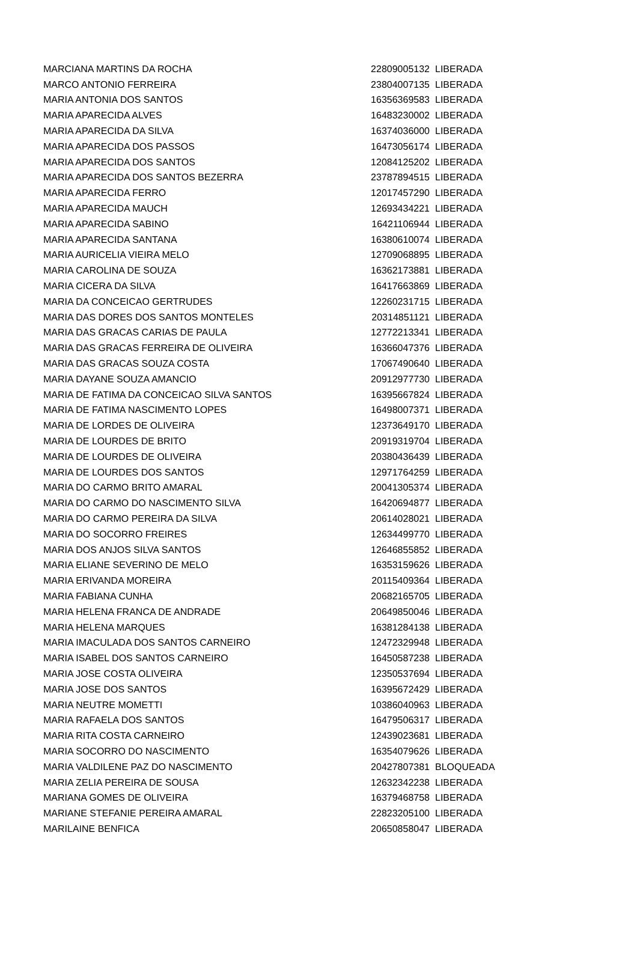| MARCIANA MARTINS DA ROCHA | 22809005132 | LIBERADA |
| MARCO ANTONIO FERREIRA | 23804007135 | LIBERADA |
| MARIA ANTONIA DOS SANTOS | 16356369583 | LIBERADA |
| MARIA APARECIDA ALVES | 16483230002 | LIBERADA |
| MARIA APARECIDA DA SILVA | 16374036000 | LIBERADA |
| MARIA APARECIDA DOS PASSOS | 16473056174 | LIBERADA |
| MARIA APARECIDA DOS SANTOS | 12084125202 | LIBERADA |
| MARIA APARECIDA DOS SANTOS BEZERRA | 23787894515 | LIBERADA |
| MARIA APARECIDA FERRO | 12017457290 | LIBERADA |
| MARIA APARECIDA MAUCH | 12693434221 | LIBERADA |
| MARIA APARECIDA SABINO | 16421106944 | LIBERADA |
| MARIA APARECIDA SANTANA | 16380610074 | LIBERADA |
| MARIA AURICELIA VIEIRA MELO | 12709068895 | LIBERADA |
| MARIA CAROLINA DE SOUZA | 16362173881 | LIBERADA |
| MARIA CICERA DA SILVA | 16417663869 | LIBERADA |
| MARIA DA CONCEICAO GERTRUDES | 12260231715 | LIBERADA |
| MARIA DAS DORES DOS SANTOS MONTELES | 20314851121 | LIBERADA |
| MARIA DAS GRACAS CARIAS DE PAULA | 12772213341 | LIBERADA |
| MARIA DAS GRACAS FERREIRA DE OLIVEIRA | 16366047376 | LIBERADA |
| MARIA DAS GRACAS SOUZA COSTA | 17067490640 | LIBERADA |
| MARIA DAYANE SOUZA AMANCIO | 20912977730 | LIBERADA |
| MARIA DE FATIMA DA CONCEICAO SILVA SANTOS | 16395667824 | LIBERADA |
| MARIA DE FATIMA NASCIMENTO LOPES | 16498007371 | LIBERADA |
| MARIA DE LORDES DE OLIVEIRA | 12373649170 | LIBERADA |
| MARIA DE LOURDES DE BRITO | 20919319704 | LIBERADA |
| MARIA DE LOURDES DE OLIVEIRA | 20380436439 | LIBERADA |
| MARIA DE LOURDES DOS SANTOS | 12971764259 | LIBERADA |
| MARIA DO CARMO BRITO AMARAL | 20041305374 | LIBERADA |
| MARIA DO CARMO DO NASCIMENTO SILVA | 16420694877 | LIBERADA |
| MARIA DO CARMO PEREIRA DA SILVA | 20614028021 | LIBERADA |
| MARIA DO SOCORRO FREIRES | 12634499770 | LIBERADA |
| MARIA DOS ANJOS SILVA SANTOS | 12646855852 | LIBERADA |
| MARIA ELIANE SEVERINO DE MELO | 16353159626 | LIBERADA |
| MARIA ERIVANDA MOREIRA | 20115409364 | LIBERADA |
| MARIA FABIANA CUNHA | 20682165705 | LIBERADA |
| MARIA HELENA FRANCA DE ANDRADE | 20649850046 | LIBERADA |
| MARIA HELENA MARQUES | 16381284138 | LIBERADA |
| MARIA IMACULADA DOS SANTOS CARNEIRO | 12472329948 | LIBERADA |
| MARIA ISABEL DOS SANTOS CARNEIRO | 16450587238 | LIBERADA |
| MARIA JOSE COSTA OLIVEIRA | 12350537694 | LIBERADA |
| MARIA JOSE DOS SANTOS | 16395672429 | LIBERADA |
| MARIA NEUTRE MOMETTI | 10386040963 | LIBERADA |
| MARIA RAFAELA DOS SANTOS | 16479506317 | LIBERADA |
| MARIA RITA COSTA CARNEIRO | 12439023681 | LIBERADA |
| MARIA SOCORRO DO NASCIMENTO | 16354079626 | LIBERADA |
| MARIA VALDILENE PAZ DO NASCIMENTO | 20427807381 | BLOQUEADA |
| MARIA ZELIA PEREIRA DE SOUSA | 12632342238 | LIBERADA |
| MARIANA GOMES DE OLIVEIRA | 16379468758 | LIBERADA |
| MARIANE STEFANIE PEREIRA AMARAL | 22823205100 | LIBERADA |
| MARILAINE BENFICA | 20650858047 | LIBERADA |